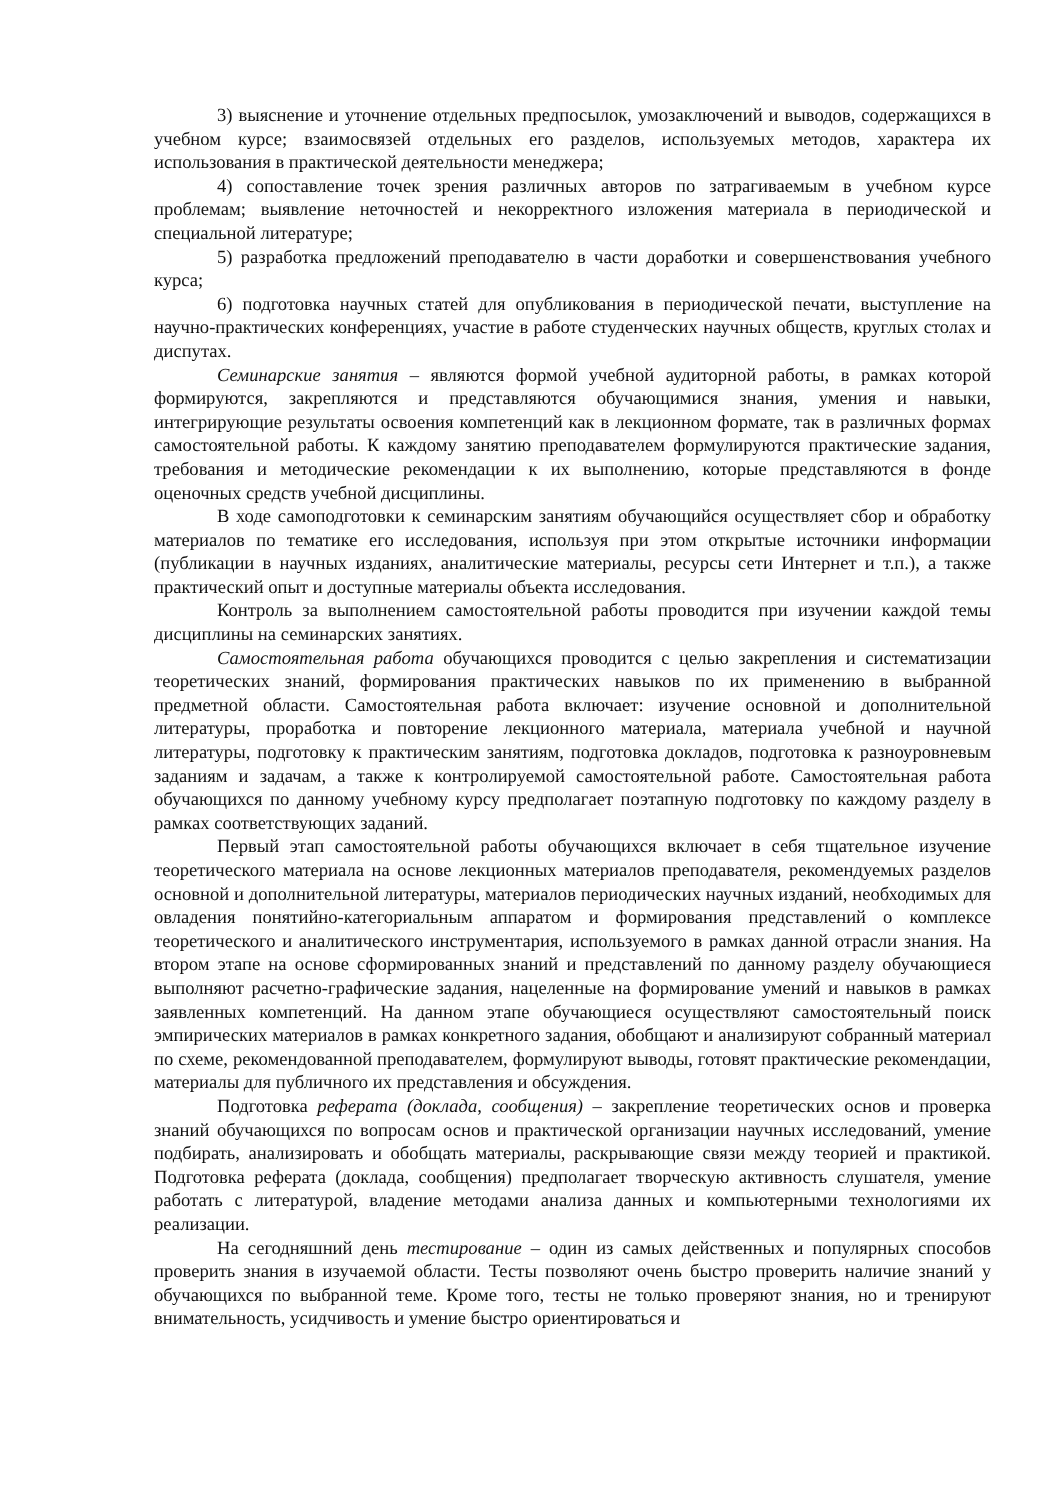3) выяснение и уточнение отдельных предпосылок, умозаключений и выводов, содержащихся в учебном курсе; взаимосвязей отдельных его разделов, используемых методов, характера их использования в практической деятельности менеджера;
4) сопоставление точек зрения различных авторов по затрагиваемым в учебном курсе проблемам; выявление неточностей и некорректного изложения материала в периодической и специальной литературе;
5) разработка предложений преподавателю в части доработки и совершенствования учебного курса;
6) подготовка научных статей для опубликования в периодической печати, выступление на научно-практических конференциях, участие в работе студенческих научных обществ, круглых столах и диспутах.
Семинарские занятия – являются формой учебной аудиторной работы, в рамках которой формируются, закрепляются и представляются обучающимися знания, умения и навыки, интегрирующие результаты освоения компетенций как в лекционном формате, так в различных формах самостоятельной работы. К каждому занятию преподавателем формулируются практические задания, требования и методические рекомендации к их выполнению, которые представляются в фонде оценочных средств учебной дисциплины.
В ходе самоподготовки к семинарским занятиям обучающийся осуществляет сбор и обработку материалов по тематике его исследования, используя при этом открытые источники информации (публикации в научных изданиях, аналитические материалы, ресурсы сети Интернет и т.п.), а также практический опыт и доступные материалы объекта исследования.
Контроль за выполнением самостоятельной работы проводится при изучении каждой темы дисциплины на семинарских занятиях.
Самостоятельная работа обучающихся проводится с целью закрепления и систематизации теоретических знаний, формирования практических навыков по их применению в выбранной предметной области. Самостоятельная работа включает: изучение основной и дополнительной литературы, проработка и повторение лекционного материала, материала учебной и научной литературы, подготовку к практическим занятиям, подготовка докладов, подготовка к разноуровневым заданиям и задачам, а также к контролируемой самостоятельной работе. Самостоятельная работа обучающихся по данному учебному курсу предполагает поэтапную подготовку по каждому разделу в рамках соответствующих заданий.
Первый этап самостоятельной работы обучающихся включает в себя тщательное изучение теоретического материала на основе лекционных материалов преподавателя, рекомендуемых разделов основной и дополнительной литературы, материалов периодических научных изданий, необходимых для овладения понятийно-категориальным аппаратом и формирования представлений о комплексе теоретического и аналитического инструментария, используемого в рамках данной отрасли знания. На втором этапе на основе сформированных знаний и представлений по данному разделу обучающиеся выполняют расчетно-графические задания, нацеленные на формирование умений и навыков в рамках заявленных компетенций. На данном этапе обучающиеся осуществляют самостоятельный поиск эмпирических материалов в рамках конкретного задания, обобщают и анализируют собранный материал по схеме, рекомендованной преподавателем, формулируют выводы, готовят практические рекомендации, материалы для публичного их представления и обсуждения.
Подготовка реферата (доклада, сообщения) – закрепление теоретических основ и проверка знаний обучающихся по вопросам основ и практической организации научных исследований, умение подбирать, анализировать и обобщать материалы, раскрывающие связи между теорией и практикой. Подготовка реферата (доклада, сообщения) предполагает творческую активность слушателя, умение работать с литературой, владение методами анализа данных и компьютерными технологиями их реализации.
На сегодняшний день тестирование – один из самых действенных и популярных способов проверить знания в изучаемой области. Тесты позволяют очень быстро проверить наличие знаний у обучающихся по выбранной теме. Кроме того, тесты не только проверяют знания, но и тренируют внимательность, усидчивость и умение быстро ориентироваться и